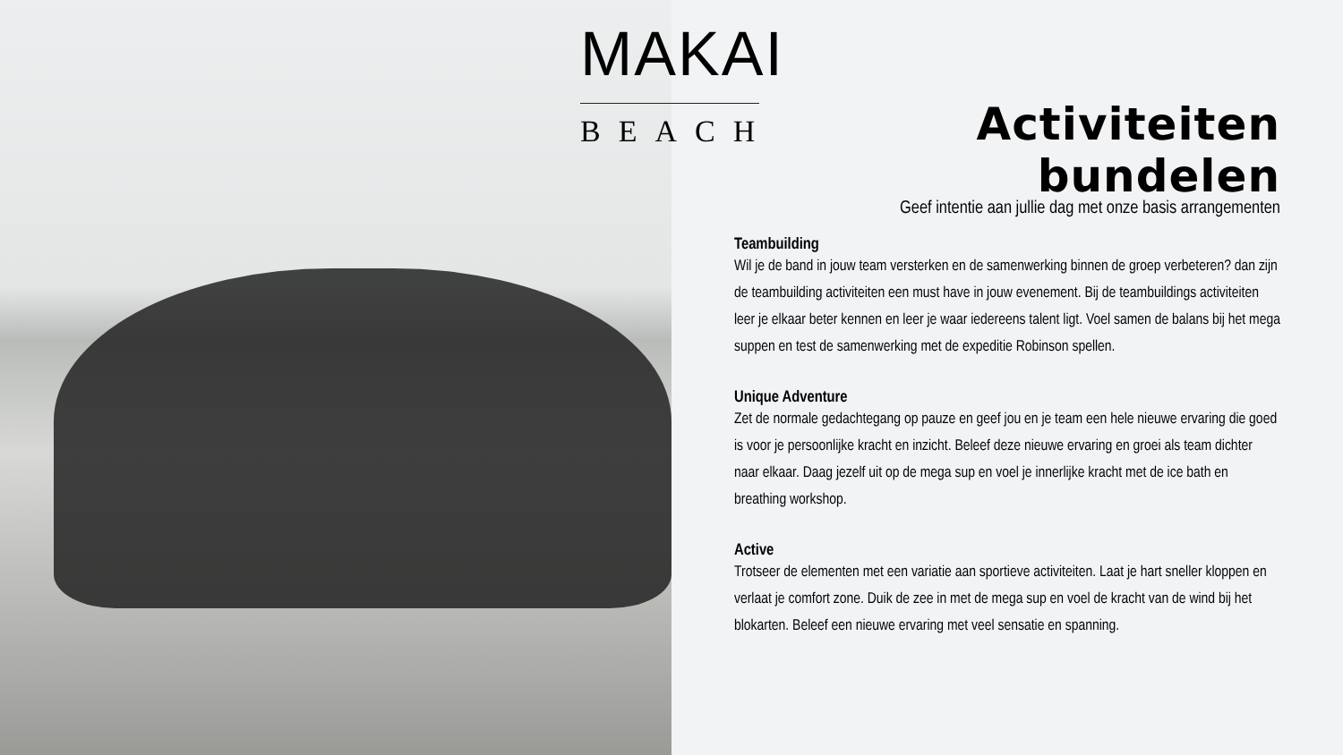MAKAI
BEACH
Activiteiten bundelen
Geef intentie aan jullie dag met onze basis arrangementen
Teambuilding
Wil je de band in jouw team versterken en de samenwerking binnen de groep verbeteren? dan zijn de teambuilding activiteiten een must have in jouw evenement. Bij de teambuildings activiteiten leer je elkaar beter kennen en leer je waar iedereens talent ligt. Voel samen de balans bij het mega suppen en test de samenwerking met de expeditie Robinson spellen.
Unique Adventure
Zet de normale gedachtegang op pauze en geef jou en je team een hele nieuwe ervaring die goed is voor je persoonlijke kracht en inzicht. Beleef deze nieuwe ervaring en groei als team dichter naar elkaar. Daag jezelf uit op de mega sup en voel je innerlijke kracht met de ice bath en breathing workshop.
Active
Trotseer de elementen met een variatie aan sportieve activiteiten. Laat je hart sneller kloppen en verlaat je comfort zone. Duik de zee in met de mega sup en voel de kracht van de wind bij het blokarten. Beleef een nieuwe ervaring met veel sensatie en spanning.